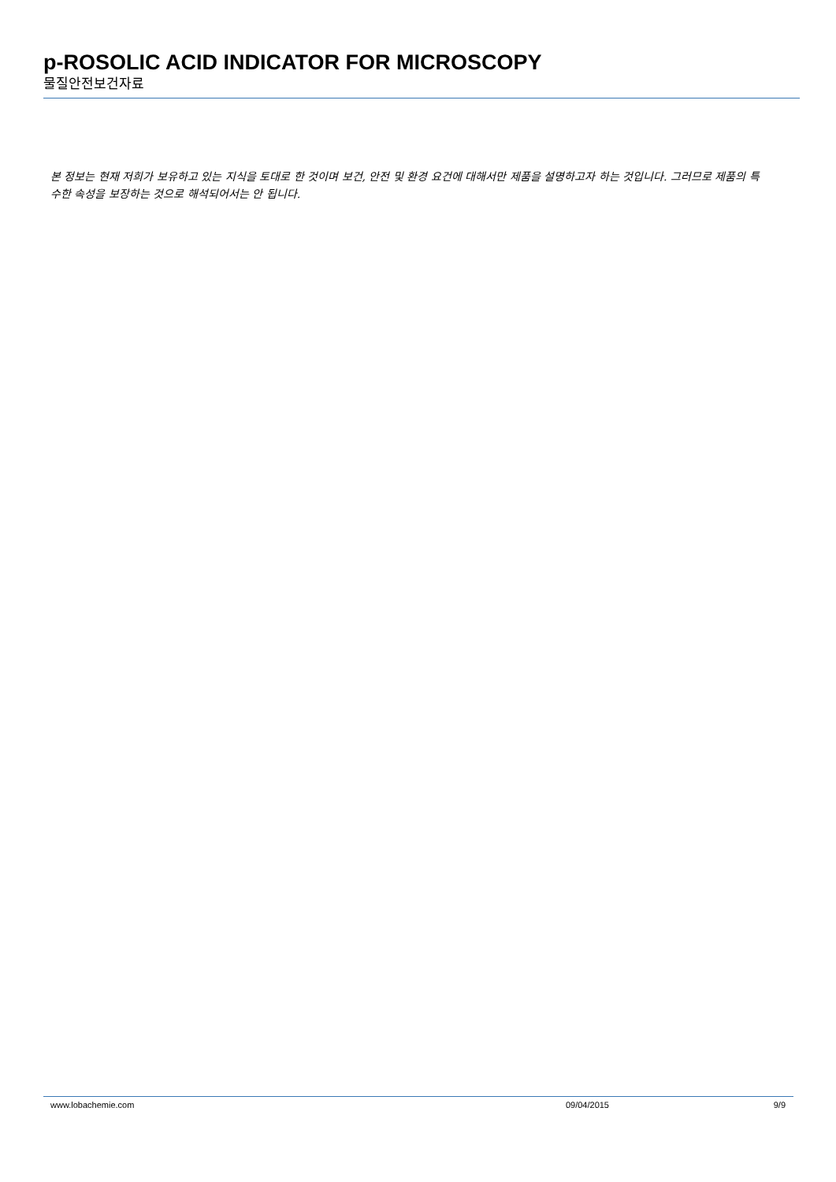p-ROSOLIC ACID INDICATOR FOR MICROSCOPY
물질안전보건자료
본 정보는 현재 저희가 보유하고 있는 지식을 토대로 한 것이며 보건, 안전 및 환경 요건에 대해서만 제품을 설명하고자 하는 것입니다. 그러므로 제품의 특수한 속성을 보장하는 것으로 해석되어서는 안 됩니다.
www.lobachemie.com 09/04/2015 9/9